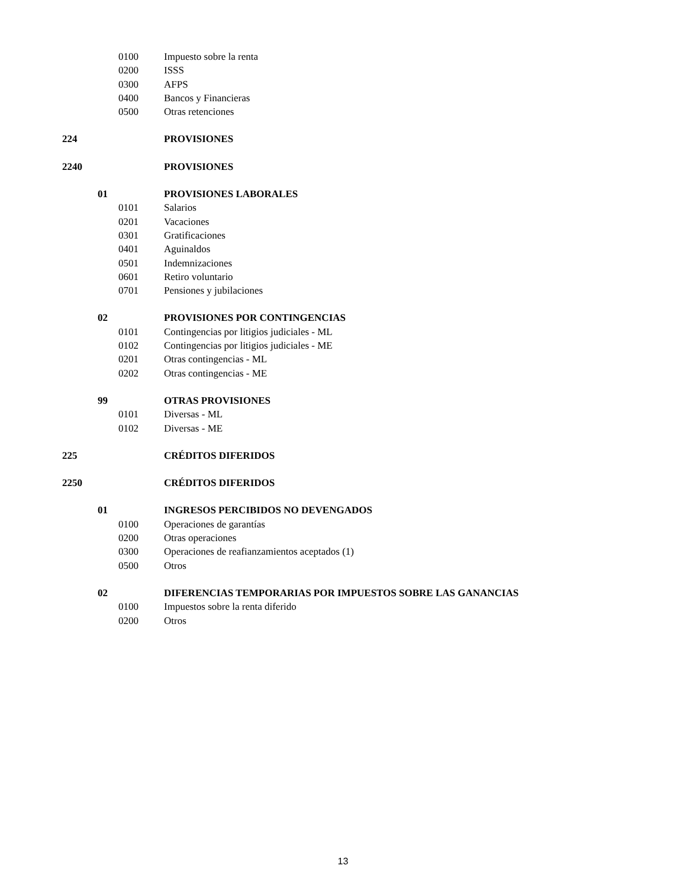0100 Impuesto sobre la renta
0200 ISSS
0300 AFPS
0400 Bancos y Financieras
0500 Otras retenciones
224 PROVISIONES
2240 PROVISIONES
01 PROVISIONES LABORALES
0101 Salarios
0201 Vacaciones
0301 Gratificaciones
0401 Aguinaldos
0501 Indemnizaciones
0601 Retiro voluntario
0701 Pensiones y jubilaciones
02 PROVISIONES POR CONTINGENCIAS
0101 Contingencias por litigios judiciales - ML
0102 Contingencias por litigios judiciales - ME
0201 Otras contingencias - ML
0202 Otras contingencias - ME
99 OTRAS PROVISIONES
0101 Diversas - ML
0102 Diversas - ME
225 CRÉDITOS DIFERIDOS
2250 CRÉDITOS DIFERIDOS
01 INGRESOS PERCIBIDOS NO DEVENGADOS
0100 Operaciones de garantías
0200 Otras operaciones
0300 Operaciones de reafianzamientos aceptados (1)
0500 Otros
02 DIFERENCIAS TEMPORARIAS POR IMPUESTOS SOBRE LAS GANANCIAS
0100 Impuestos sobre la renta diferido
0200 Otros
13